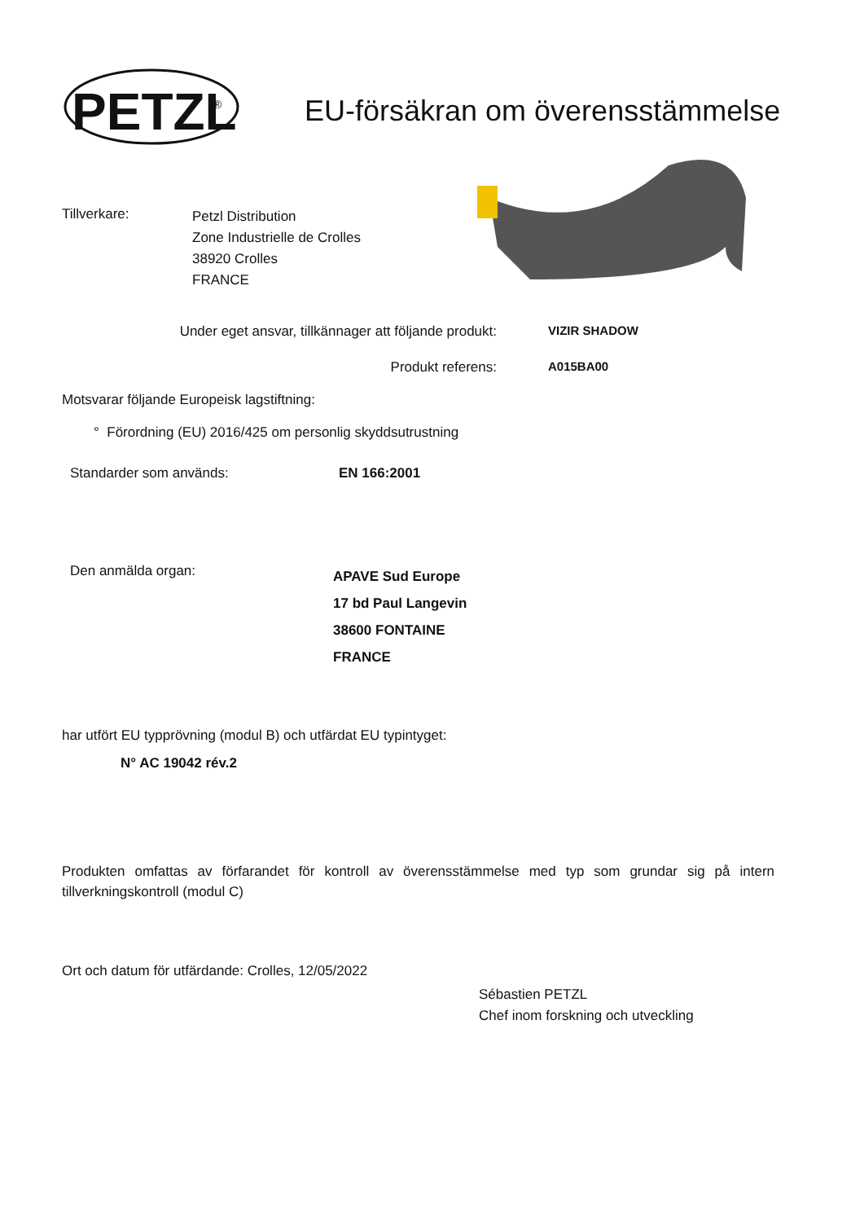PETZL
®
EU-försäkran om överensstämmelse
Tillverkare:
Petzl Distribution
Zone Industrielle de Crolles
38920 Crolles
FRANCE
Under eget ansvar, tillkännager att följande produkt: VIZIR SHADOW
Produkt referens: A015BA00
Motsvarar följande Europeisk lagstiftning:
° Förordning (EU) 2016/425 om personlig skyddsutrustning
Standarder som används: EN 166:2001
Den anmälda organ:
APAVE Sud Europe
17 bd Paul Langevin
38600 FONTAINE
FRANCE
har utfört EU typprövning (modul B) och utfärdat EU typintyget:
N° AC 19042 rév.2
Produkten omfattas av förfarandet för kontroll av överensstämmelse med typ som grundar sig på intern tillverkningskontroll (modul C)
Ort och datum för utfärdande: Crolles, 12/05/2022
Sébastien PETZL
Chef inom forskning och utveckling